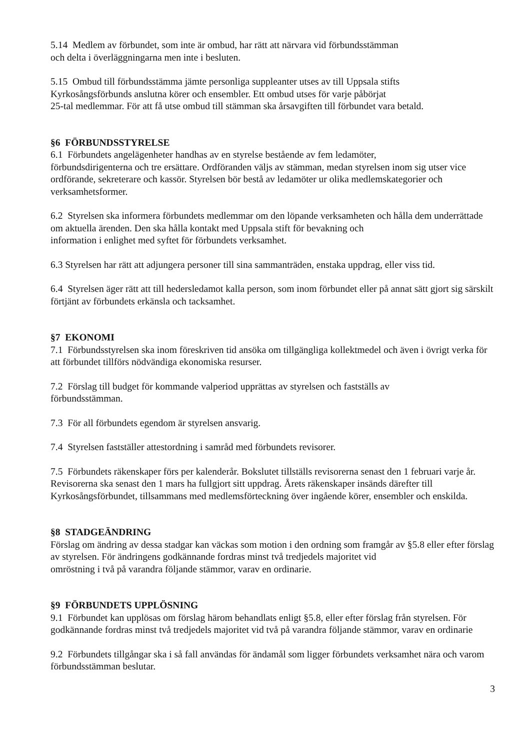5.14 Medlem av förbundet, som inte är ombud, har rätt att närvara vid förbundsstämman
och delta i överläggningarna men inte i besluten.
5.15 Ombud till förbundsstämma jämte personliga suppleanter utses av till Uppsala stifts
Kyrkosångsförbunds anslutna körer och ensembler. Ett ombud utses för varje påbörjat
25-tal medlemmar. För att få utse ombud till stämman ska årsavgiften till förbundet vara betald.
§6 FÖRBUNDSSTYRELSE
6.1 Förbundets angelägenheter handhas av en styrelse bestående av fem ledamöter,
förbundsdirigenterna och tre ersättare. Ordföranden väljs av stämman, medan styrelsen inom sig utser vice ordförande, sekreterare och kassör. Styrelsen bör bestå av ledamöter ur olika medlemskategorier och verksamhetsformer.
6.2 Styrelsen ska informera förbundets medlemmar om den löpande verksamheten och hålla dem underrättade om aktuella ärenden. Den ska hålla kontakt med Uppsala stift för bevakning och
information i enlighet med syftet för förbundets verksamhet.
6.3 Styrelsen har rätt att adjungera personer till sina sammanträden, enstaka uppdrag, eller viss tid.
6.4 Styrelsen äger rätt att till hedersledamot kalla person, som inom förbundet eller på annat sätt gjort sig särskilt förtjänt av förbundets erkänsla och tacksamhet.
§7 EKONOMI
7.1 Förbundsstyrelsen ska inom föreskriven tid ansöka om tillgängliga kollektmedel och även i övrigt verka för att förbundet tillförs nödvändiga ekonomiska resurser.
7.2 Förslag till budget för kommande valperiod upprättas av styrelsen och fastställs av
förbundsstämman.
7.3 För all förbundets egendom är styrelsen ansvarig.
7.4 Styrelsen fastställer attestordning i samråd med förbundets revisorer.
7.5 Förbundets räkenskaper förs per kalenderår. Bokslutet tillställs revisorerna senast den 1 februari varje år. Revisorerna ska senast den 1 mars ha fullgjort sitt uppdrag. Årets räkenskaper insänds därefter till Kyrkosångsförbundet, tillsammans med medlemsförteckning över ingående körer, ensembler och enskilda.
§8 STADGEÄNDRING
Förslag om ändring av dessa stadgar kan väckas som motion i den ordning som framgår av §5.8 eller efter förslag av styrelsen. För ändringens godkännande fordras minst två tredjedels majoritet vid
omröstning i två på varandra följande stämmor, varav en ordinarie.
§9 FÖRBUNDETS UPPLÖSNING
9.1 Förbundet kan upplösas om förslag härom behandlats enligt §5.8, eller efter förslag från styrelsen. För godkännande fordras minst två tredjedels majoritet vid två på varandra följande stämmor, varav en ordinarie
9.2 Förbundets tillgångar ska i så fall användas för ändamål som ligger förbundets verksamhet nära och varom förbundsstämman beslutar.
3